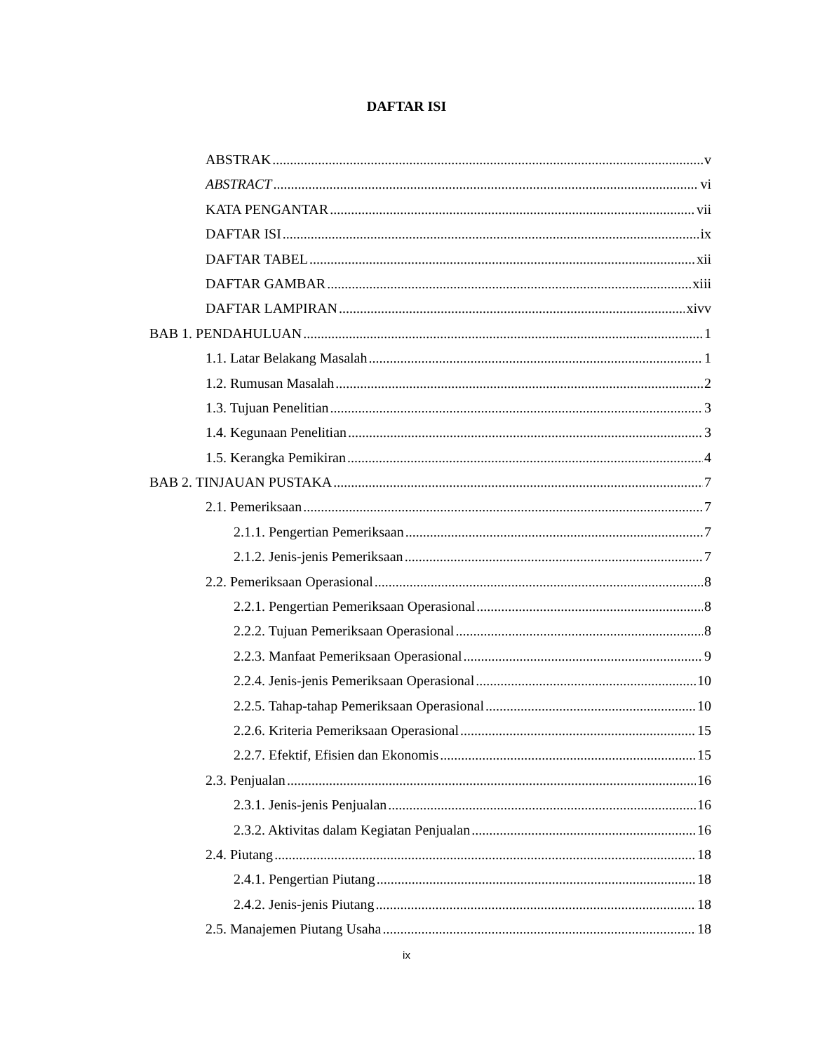DAFTAR ISI
ABSTRAK v
ABSTRACT vi
KATA PENGANTAR vii
DAFTAR ISI ix
DAFTAR TABEL xii
DAFTAR GAMBAR xiii
DAFTAR LAMPIRAN xivv
BAB 1. PENDAHULUAN 1
1.1. Latar Belakang Masalah 1
1.2. Rumusan Masalah 2
1.3. Tujuan Penelitian 3
1.4. Kegunaan Penelitian 3
1.5. Kerangka Pemikiran 4
BAB 2. TINJAUAN PUSTAKA 7
2.1. Pemeriksaan 7
2.1.1. Pengertian Pemeriksaan 7
2.1.2. Jenis-jenis Pemeriksaan 7
2.2. Pemeriksaan Operasional 8
2.2.1. Pengertian Pemeriksaan Operasional 8
2.2.2. Tujuan Pemeriksaan Operasional 8
2.2.3. Manfaat Pemeriksaan Operasional 9
2.2.4. Jenis-jenis Pemeriksaan Operasional 10
2.2.5. Tahap-tahap Pemeriksaan Operasional 10
2.2.6. Kriteria Pemeriksaan Operasional 15
2.2.7. Efektif, Efisien dan Ekonomis 15
2.3. Penjualan 16
2.3.1. Jenis-jenis Penjualan 16
2.3.2. Aktivitas dalam Kegiatan Penjualan 16
2.4. Piutang 18
2.4.1. Pengertian Piutang 18
2.4.2. Jenis-jenis Piutang 18
2.5. Manajemen Piutang Usaha 18
ix